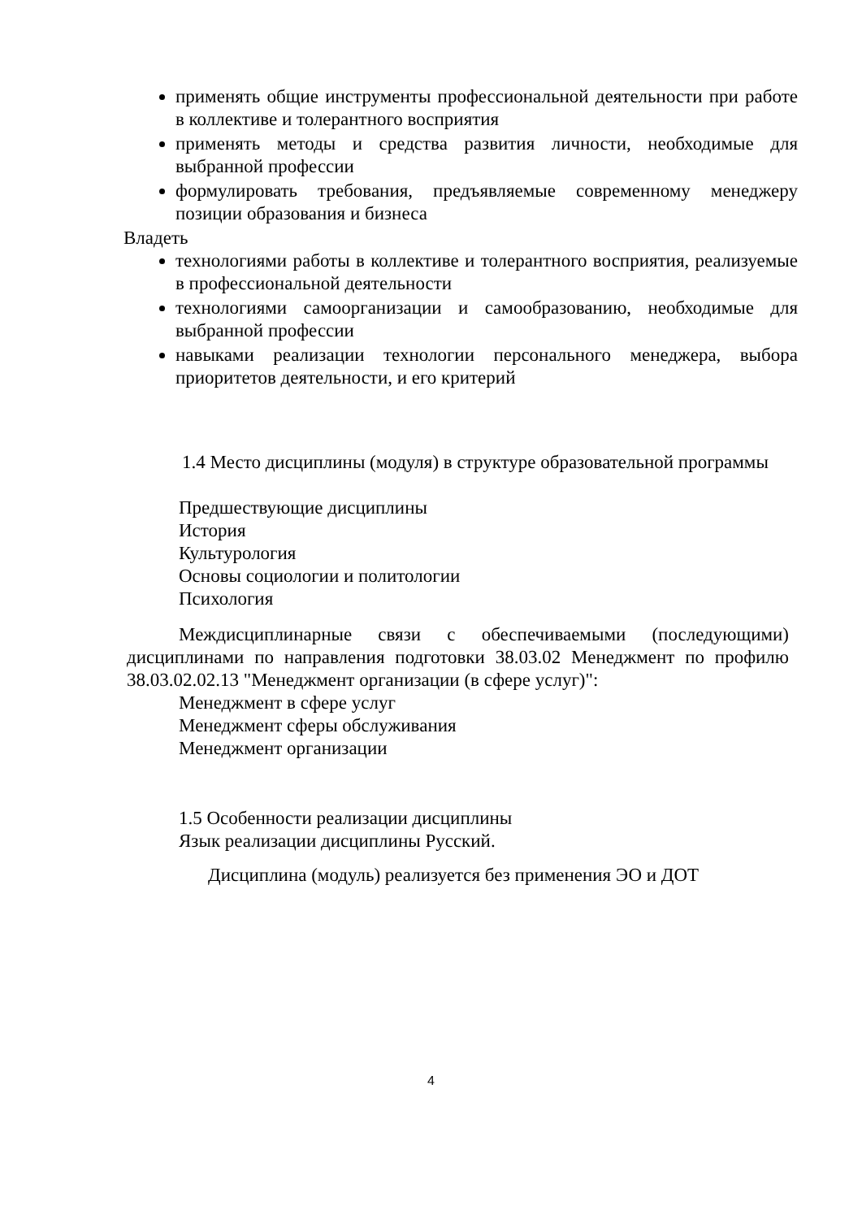применять общие инструменты профессиональной деятельности при работе в коллективе и толерантного восприятия
применять методы и средства развития личности, необходимые для выбранной профессии
формулировать требования, предъявляемые современному менеджеру позиции образования и бизнеса
Владеть
технологиями работы в коллективе и толерантного восприятия, реализуемые в профессиональной деятельности
технологиями самоорганизации и самообразованию, необходимые для выбранной профессии
навыками реализации технологии персонального менеджера, выбора приоритетов деятельности, и его критерий
1.4 Место дисциплины (модуля) в структуре образовательной программы
Предшествующие дисциплины
История
Культурология
Основы социологии и политологии
Психология
Междисциплинарные связи с обеспечиваемыми (последующими) дисциплинами по направления подготовки 38.03.02 Менеджмент по профилю 38.03.02.02.13 "Менеджмент организации (в сфере услуг)":
Менеджмент в сфере услуг
Менеджмент сферы обслуживания
Менеджмент организации
1.5 Особенности реализации дисциплины
Язык реализации дисциплины Русский.
Дисциплина (модуль) реализуется без применения ЭО и ДОТ
4